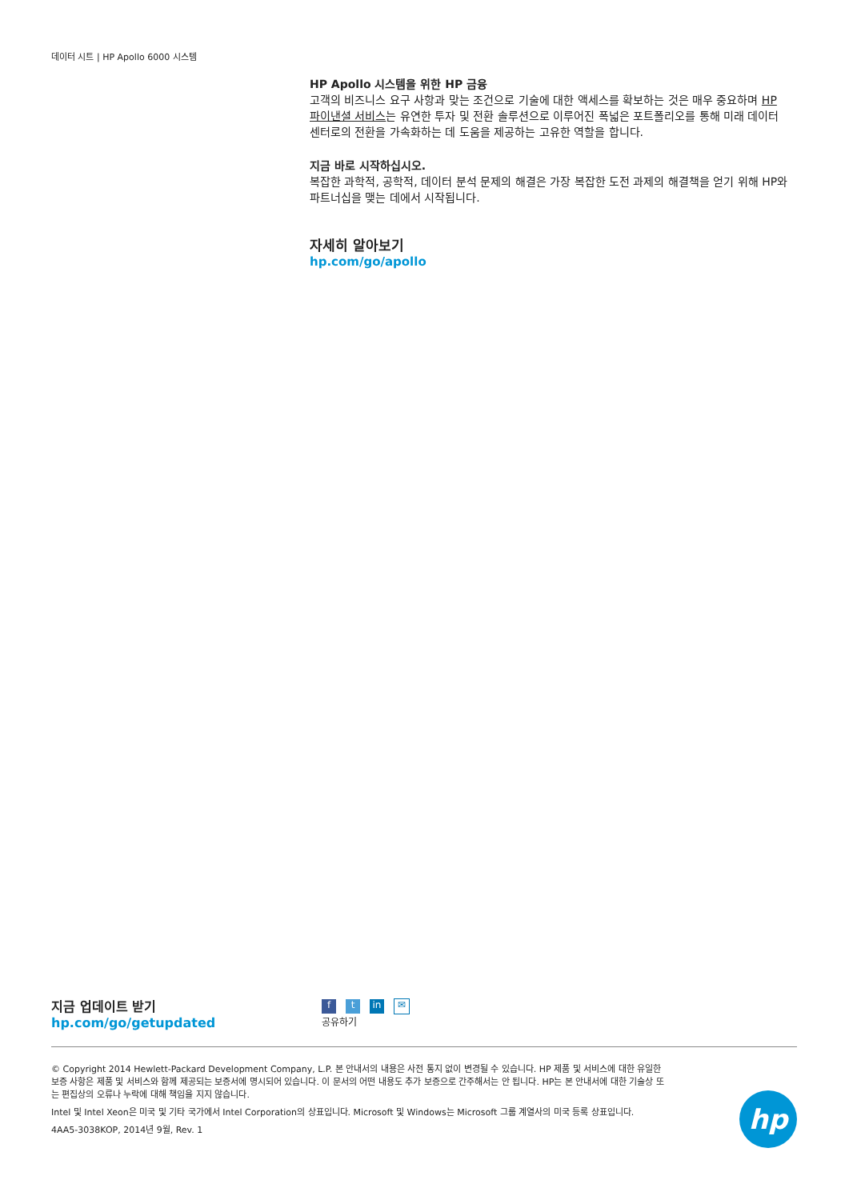데이터 시트 | HP Apollo 6000 시스템
HP Apollo 시스템을 위한 HP 금융
고객의 비즈니스 요구 사항과 맞는 조건으로 기술에 대한 액세스를 확보하는 것은 매우 중요하며 HP 파이낸셜 서비스는 유연한 투자 및 전환 솔루션으로 이루어진 폭넓은 포트폴리오를 통해 미래 데이터 센터로의 전환을 가속화하는 데 도움을 제공하는 고유한 역할을 합니다.
지금 바로 시작하십시오.
복잡한 과학적, 공학적, 데이터 분석 문제의 해결은 가장 복잡한 도전 과제의 해결책을 얻기 위해 HP와 파트너십을 맺는 데에서 시작됩니다.
자세히 알아보기
hp.com/go/apollo
지금 업데이트 받기
hp.com/go/getupdated
ft in ✉
공유하기
© Copyright 2014 Hewlett-Packard Development Company, L.P. 본 안내서의 내용은 사전 통지 없이 변경될 수 있습니다. HP 제품 및 서비스에 대한 유일한 보증 사항은 제품 및 서비스와 함께 제공되는 보증서에 명시되어 있습니다. 이 문서의 어떤 내용도 추가 보증으로 간주해서는 안 됩니다. HP는 본 안내서에 대한 기술상 또는 편집상의 오류나 누락에 대해 책임을 지지 않습니다.
Intel 및 Intel Xeon은 미국 및 기타 국가에서 Intel Corporation의 상표입니다. Microsoft 및 Windows는 Microsoft 그룹 계열사의 미국 등록 상표입니다.
4AA5-3038KOP, 2014년 9월, Rev. 1
hp